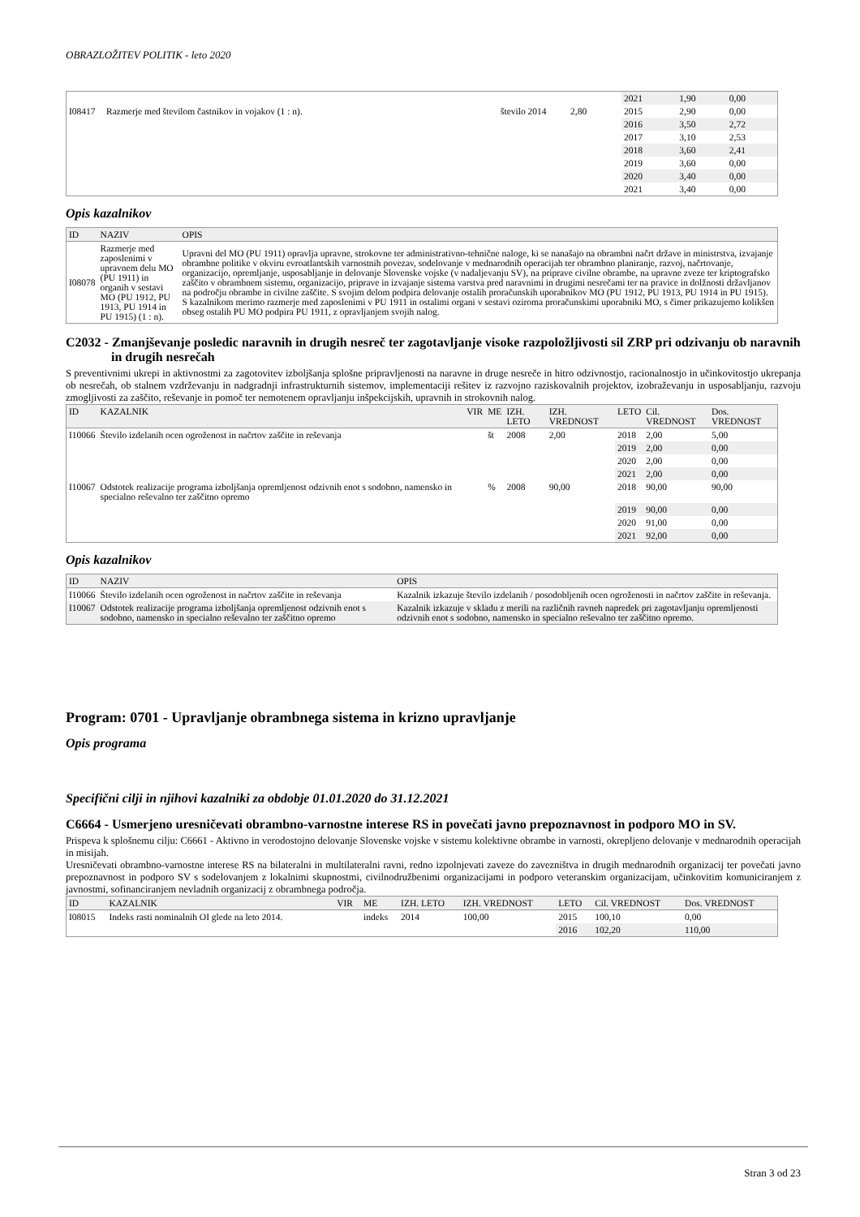OBRAZLOŽITEV POLITIK - leto 2020
| | | | | 2021 | 1,90 | 0,00 |
| I08417 | Razmerje med številom častnikov in vojakov (1 : n). | število 2014 | 2,80 | 2015 | 2,90 | 0,00 |
| | | | | 2016 | 3,50 | 2,72 |
| | | | | 2017 | 3,10 | 2,53 |
| | | | | 2018 | 3,60 | 2,41 |
| | | | | 2019 | 3,60 | 0,00 |
| | | | | 2020 | 3,40 | 0,00 |
| | | | | 2021 | 3,40 | 0,00 |
Opis kazalnikov
| ID | NAZIV | OPIS |
| --- | --- | --- |
| I08078 | Razmerje med zaposlenimi v upravnem delu MO (PU 1911) in organih v sestavi MO (PU 1912, PU 1913, PU 1914 in PU 1915) (1 : n). | Upravni del MO (PU 1911) opravlja upravne, strokovne ter administrativno-tehnične naloge, ki se nanašajo na obrambni načrt države in ministrstva, izvajanje obrambne politike v okviru evroatlantskih varnostnih povezav, sodelovanje v mednarodnih operacijah ter obrambno planiranje, razvoj, načrtovanje, organizacijo, opremljanje, usposabljanje in delovanje Slovenske vojske (v nadaljevanju SV), na priprave civilne obrambe, na upravne zveze ter kriptografsko zaščito v obrambnem sistemu, organizacijo, priprave in izvajanje sistema varstva pred naravnimi in drugimi nesrečami ter na pravice in dolžnosti državljanov na področju obrambe in civilne zaščite. S svojim delom podpira delovanje ostalih proračunskih uporabnikov MO (PU 1912, PU 1913, PU 1914 in PU 1915). S kazalnikom merimo razmerje med zaposlenimi v PU 1911 in ostalimi organi v sestavi oziroma proračunskimi uporabniki MO, s čimer prikazujemo kolikšen obseg ostalih PU MO podpira PU 1911, z opravljanjem svojih nalog. |
C2032 - Zmanjševanje posledic naravnih in drugih nesreč ter zagotavljanje visoke razpoložljivosti sil ZRP pri odzivanju ob naravnih in drugih nesrečah
S preventivnimi ukrepi in aktivnostmi za zagotovitev izboljšanja splošne pripravljenosti na naravne in druge nesreče in hitro odzivnostjo, racionalnostjo in učinkovitostjo ukrepanja ob nesrečah, ob stalnem vzdrževanju in nadgradnji infrastrukturnih sistemov, implementaciji rešitev iz razvojno raziskovalnih projektov, izobraževanju in usposabljanju, razvoju zmogljivosti za zaščito, reševanje in pomoč ter nemotenem opravljanju inšpekcijskih, upravnih in strokovnih nalog.
| ID | KAZALNIK | VIR | ME | IZH. LETO | IZH. VREDNOST | LETO | Cil. VREDNOST | Dos. VREDNOST |
| --- | --- | --- | --- | --- | --- | --- | --- | --- |
| I10066 | Število izdelanih ocen ogroženost in načrtov zaščite in reševanja | | št | 2008 | 2,00 | 2018 | 2,00 | 5,00 |
| | | | | | | 2019 | 2,00 | 0,00 |
| | | | | | | 2020 | 2,00 | 0,00 |
| | | | | | | 2021 | 2,00 | 0,00 |
| I10067 | Odstotek realizacije programa izboljšanja opremljenost odzivnih enot s sodobno, namensko in specialno reševalno ter zaščitno opremo | | % | 2008 | 90,00 | 2018 | 90,00 | 90,00 |
| | | | | | | 2019 | 90,00 | 0,00 |
| | | | | | | 2020 | 91,00 | 0,00 |
| | | | | | | 2021 | 92,00 | 0,00 |
Opis kazalnikov
| ID | NAZIV | OPIS |
| --- | --- | --- |
| I10066 | Število izdelanih ocen ogroženost in načrtov zaščite in reševanja | Kazalnik izkazuje število izdelanih / posodobljenih ocen ogroženosti in načrtov zaščite in reševanja. |
| I10067 | Odstotek realizacije programa izboljšanja opremljenost odzivnih enot s sodobno, namensko in specialno reševalno ter zaščitno opremo | Kazalnik izkazuje v skladu z merili na različnih ravneh napredek pri zagotavljanju opremljenosti odzivnih enot s sodobno, namensko in specialno reševalno ter zaščitno opremo. |
Program: 0701 - Upravljanje obrambnega sistema in krizno upravljanje
Opis programa
Specifični cilji in njihovi kazalniki za obdobje 01.01.2020 do 31.12.2021
C6664 - Usmerjeno uresničevati obrambno-varnostne interese RS in povečati javno prepoznavnost in podporo MO in SV.
Prispeva k splošnemu cilju: C6661 - Aktivno in verodostojno delovanje Slovenske vojske v sistemu kolektivne obrambe in varnosti, okrepljeno delovanje v mednarodnih operacijah in misijah.
Uresničevati obrambno-varnostne interese RS na bilateralni in multilateralni ravni, redno izpolnjevati zaveze do zavezništva in drugih mednarodnih organizacij ter povečati javno prepoznavnost in podporo SV s sodelovanjem z lokalnimi skupnostmi, civilnodružbenimi organizacijami in podporo veteranskim organizacijam, učinkovitim komuniciranjem z javnostmi, sofinanciranjem nevladnih organizacij z obrambnega področja.
| ID | KAZALNIK | VIR | ME | IZH. LETO | IZH. VREDNOST | LETO | Cil. VREDNOST | Dos. VREDNOST |
| --- | --- | --- | --- | --- | --- | --- | --- | --- |
| I08015 | Indeks rasti nominalnih OI glede na leto 2014. | | indeks | 2014 | 100,00 | 2015 | 100,10 | 0,00 |
| | | | | | | 2016 | 102,20 | 110,00 |
Stran 3 od 23